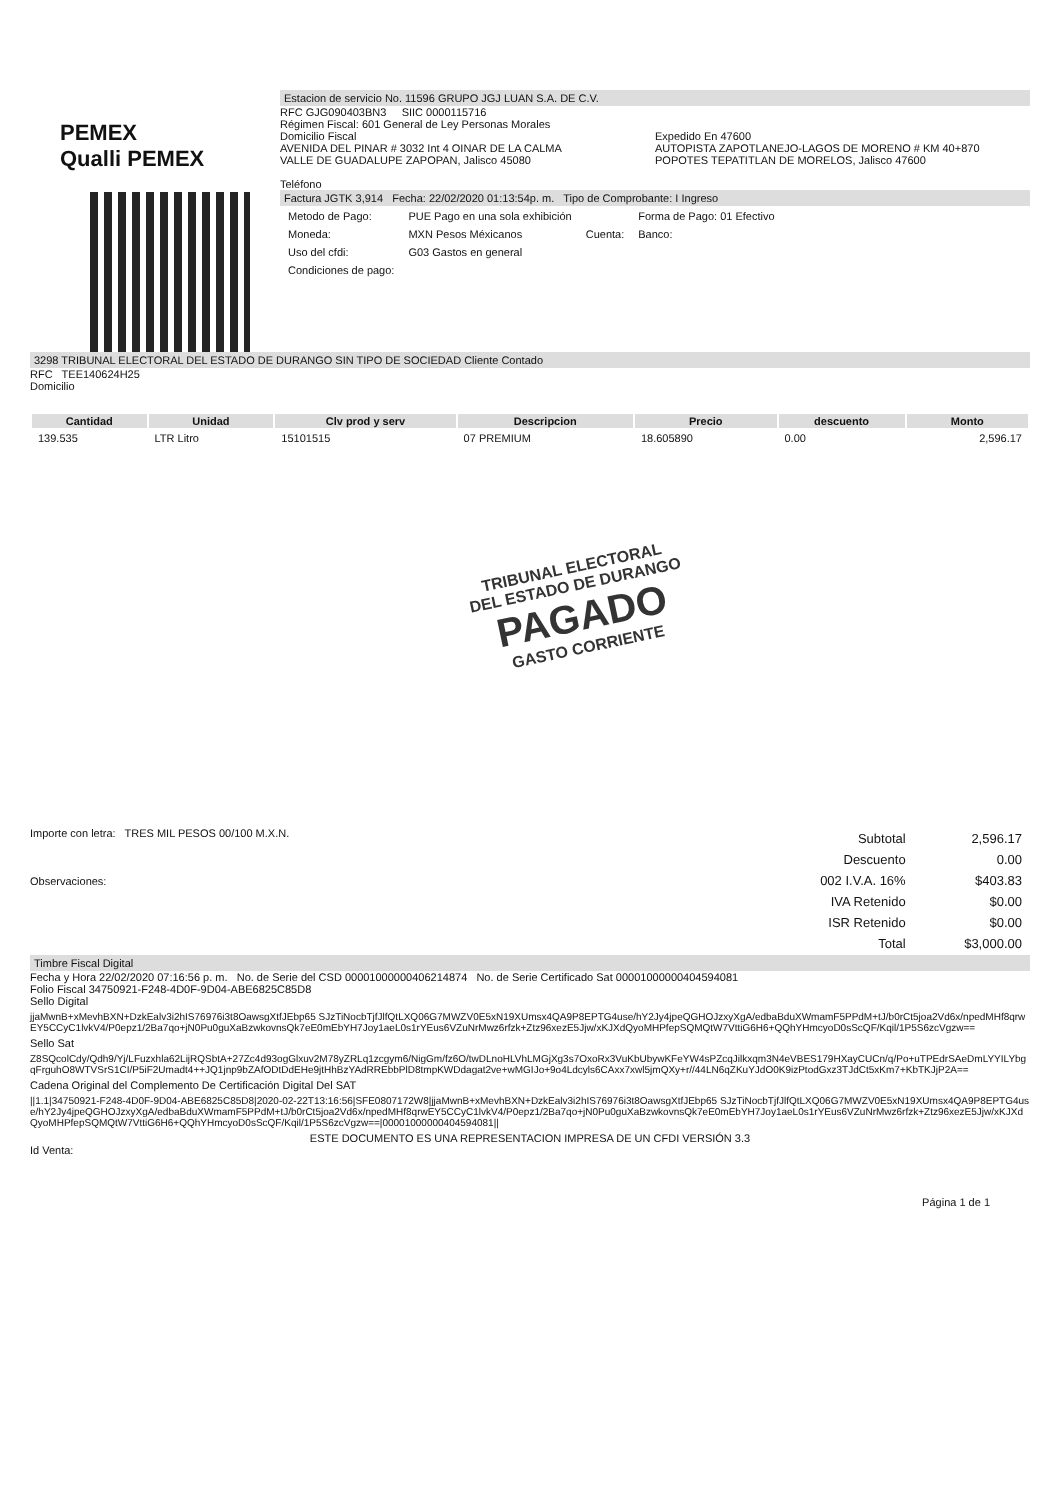PEMEX
Qualli PEMEX
Estacion de servicio No. 11596 GRUPO JGJ LUAN S.A. DE C.V.
RFC GJG090403BN3 SIIC 0000115716
Régimen Fiscal: 601 General de Ley Personas Morales
Domicilio Fiscal
AVENIDA DEL PINAR # 3032 Int 4 OINAR DE LA CALMA
VALLE DE GUADALUPE ZAPOPAN, Jalisco 45080
Teléfono
Expedido En 47600
AUTOPISTA ZAPOTLANEJO-LAGOS DE MORENO # KM 40+870 POPOTES TEPATITLAN DE MORELOS, Jalisco 47600
Factura JGTK 3,914 Fecha: 22/02/2020 01:13:54p. m. Tipo de Comprobante: I Ingreso
| Metodo de Pago: | PUE Pago en una sola exhibición | | Forma de Pago: 01 Efectivo |
| Moneda: | MXN Pesos Méxicanos | Cuenta: | Banco: |
| Uso del cfdi: | G03 Gastos en general | | |
| Condiciones de pago: | | | |
3298 TRIBUNAL ELECTORAL DEL ESTADO DE DURANGO SIN TIPO DE SOCIEDAD Cliente Contado
RFC TEE140624H25
Domicilio
| Cantidad | Unidad | Clv prod y serv | Descripcion | Precio | descuento | Monto |
| --- | --- | --- | --- | --- | --- | --- |
| 139.535 | LTR Litro | 15101515 | 07 PREMIUM | 18.605890 | 0.00 | 2,596.17 |
TRIBUNAL ELECTORAL
DEL ESTADO DE DURANGO
PAGADO
GASTO CORRIENTE
Importe con letra: TRES MIL PESOS 00/100 M.X.N.
Observaciones:
| Subtotal | 2,596.17 |
| Descuento | 0.00 |
| 002 I.V.A. 16% | $403.83 |
| IVA Retenido | $0.00 |
| ISR Retenido | $0.00 |
| Total | $3,000.00 |
Timbre Fiscal Digital
Fecha y Hora 22/02/2020 07:16:56 p. m. No. de Serie del CSD 00001000000406214874 No. de Serie Certificado Sat 00001000000404594081
Folio Fiscal 34750921-F248-4D0F-9D04-ABE6825C85D8
Sello Digital
jjaMwnB+xMevhBXN+DzkEalv3i2hIS76976i3t8OawsgXtfJEbp65 SJzTiNocbTjfJlfQtLXQ06G7MWZV0E5xN19XUmsx4QA9P8EPTG4use/hY2Jy4jpeQGHOJzxyXgA/edbaBduXWmamF5PPdM+tJ/b0rCt5joa2Vd6x/npedMHf8qrwEY5CCyC1lvkV4/P0epz1/2Ba7qo+jN0Pu0guXaBzwkovnsQk7eE0mEbYH7Joy1aeL0s1rYEus6VZuNrMwz6rfzk+Ztz96xezE5Jjw/xKJXdQyoMHPfepSQMQtW7VttiG6H6+QQhYHmcyoD0sScQF/Kqil/1P5S6zcVgzw==
Sello Sat
Z8SQcolCdy/Qdh9/Yj/LFuzxhla62LijRQSbtA+27Zc4d93ogGlxuv2M78yZRLq1zcgym6/NigGm/fz6O/twDLnoHLVhLMGjXg3s7OxoRx3VuKbUbywKFeYW4sPZcqJilkxqm3N4eVBES179HXayCUCn/q/Po+uTPEdrSAeDmLYYILYbgqFrguhO8WTVSrS1CI/P5iF2Umadt4++JQ1jnp9bZAfODtDdEHe9jtHhBzYAdRREbbPlD8tmpKWDdagat2ve+wMGIJo+9o4Ldcyls6CAxx7xwl5jmQXy+r//44LN6qZKuYJdO0K9izPtodGxz3TJdCt5xKm7+KbTKJjP2A==
Cadena Original del Complemento De Certificación Digital Del SAT
||1.1|34750921-F248-4D0F-9D04-ABE6825C85D8|2020-02-22T13:16:56|SFE0807172W8|jjaMwnB+xMevhBXN+DzkEalv3i2hIS76976i3t8OawsgXtfJEbp65 SJzTiNocbTjfJlfQtLXQ06G7MWZV0E5xN19XUmsx4QA9P8EPTG4use/hY2Jy4jpeQGHOJzxyXgA/edbaBduXWmamF5PPdM+tJ/b0rCt5joa2Vd6x/npedMHf8qrwEY5CCyC1lvkV4/P0epz1/2Ba7qo+jN0Pu0guXaBzwkovnsQk7eE0mEbYH7Joy1aeL0s1rYEus6VZuNrMwz6rfzk+Ztz96xezE5Jjw/xKJXdQyoMHPfepSQMQtW7VttiG6H6+QQhYHmcyoD0sScQF/Kqil/1P5S6zcVgzw==|00001000000404594081||
ESTE DOCUMENTO ES UNA REPRESENTACION IMPRESA DE UN CFDI VERSIÓN 3.3
Id Venta:
Página 1 de 1